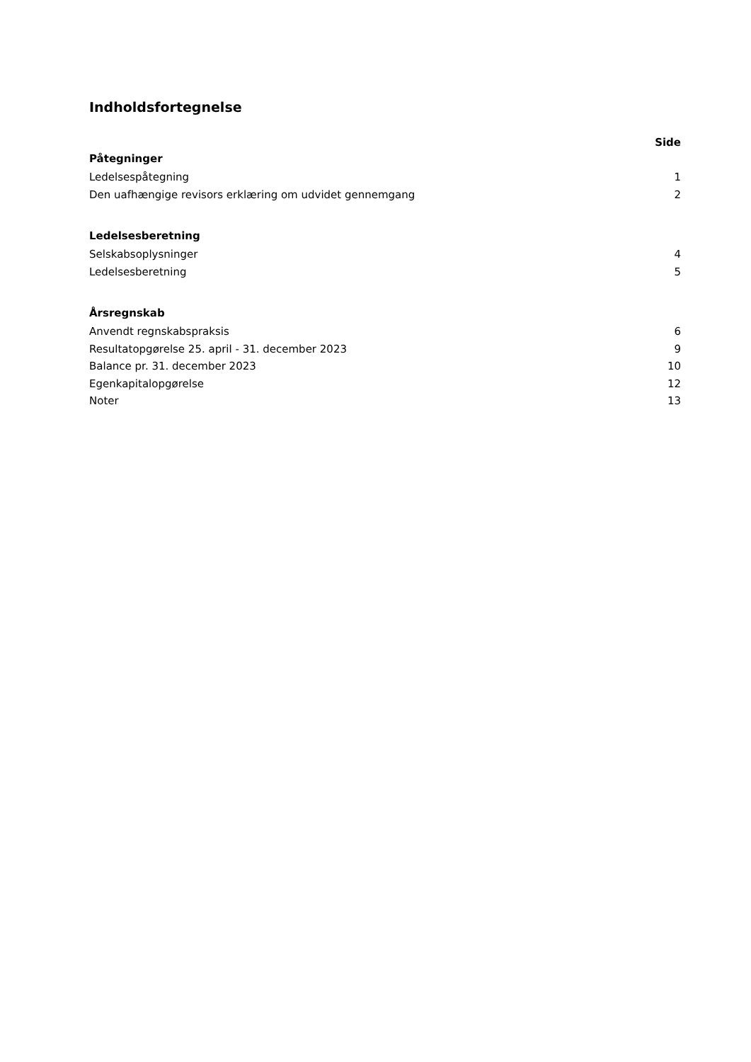Indholdsfortegnelse
Side
Påtegninger
Ledelsespåtegning 1
Den uafhængige revisors erklæring om udvidet gennemgang 2
Ledelsesberetning
Selskabsoplysninger 4
Ledelsesberetning 5
Årsregnskab
Anvendt regnskabspraksis 6
Resultatopgørelse 25. april - 31. december 2023 9
Balance pr. 31. december 2023 10
Egenkapitalopgørelse 12
Noter 13